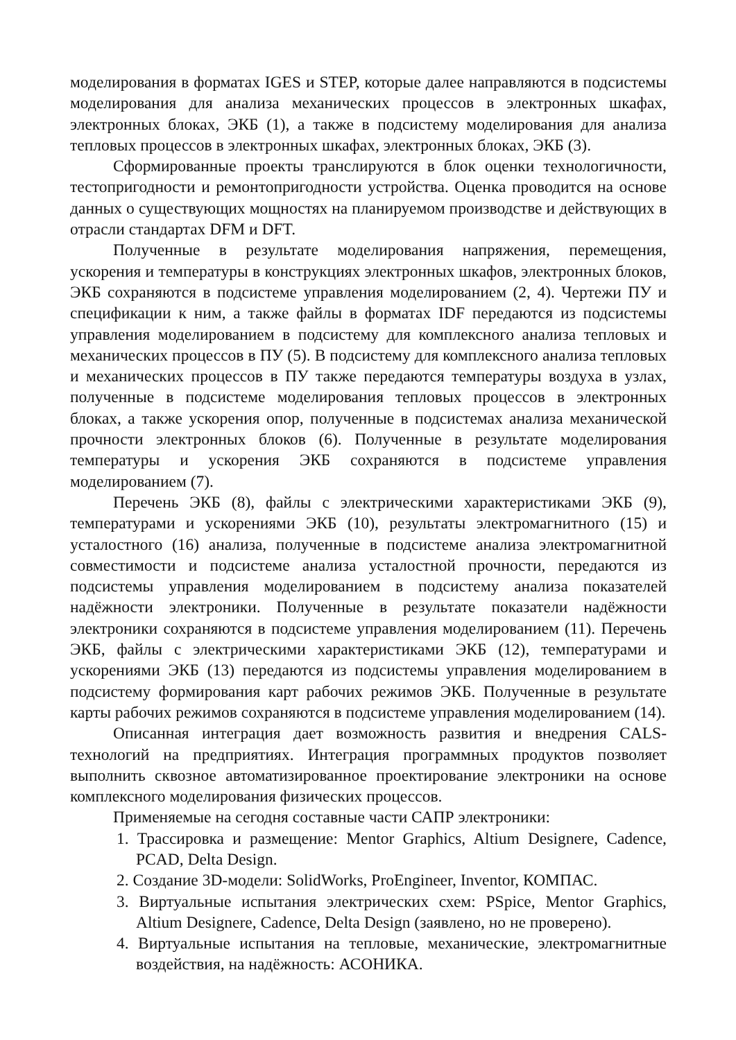моделирования в форматах IGES и STEP, которые далее направляются в подсистемы моделирования для анализа механических процессов в электронных шкафах, электронных блоках, ЭКБ (1), а также в подсистему моделирования для анализа тепловых процессов в электронных шкафах, электронных блоках, ЭКБ (3).
Сформированные проекты транслируются в блок оценки технологичности, тестопригодности и ремонтопригодности устройства. Оценка проводится на основе данных о существующих мощностях на планируемом производстве и действующих в отрасли стандартах DFM и DFT.
Полученные в результате моделирования напряжения, перемещения, ускорения и температуры в конструкциях электронных шкафов, электронных блоков, ЭКБ сохраняются в подсистеме управления моделированием (2, 4). Чертежи ПУ и спецификации к ним, а также файлы в форматах IDF передаются из подсистемы управления моделированием в подсистему для комплексного анализа тепловых и механических процессов в ПУ (5). В подсистему для комплексного анализа тепловых и механических процессов в ПУ также передаются температуры воздуха в узлах, полученные в подсистеме моделирования тепловых процессов в электронных блоках, а также ускорения опор, полученные в подсистемах анализа механической прочности электронных блоков (6). Полученные в результате моделирования температуры и ускорения ЭКБ сохраняются в подсистеме управления моделированием (7).
Перечень ЭКБ (8), файлы с электрическими характеристиками ЭКБ (9), температурами и ускорениями ЭКБ (10), результаты электромагнитного (15) и усталостного (16) анализа, полученные в подсистеме анализа электромагнитной совместимости и подсистеме анализа усталостной прочности, передаются из подсистемы управления моделированием в подсистему анализа показателей надёжности электроники. Полученные в результате показатели надёжности электроники сохраняются в подсистеме управления моделированием (11). Перечень ЭКБ, файлы с электрическими характеристиками ЭКБ (12), температурами и ускорениями ЭКБ (13) передаются из подсистемы управления моделированием в подсистему формирования карт рабочих режимов ЭКБ. Полученные в результате карты рабочих режимов сохраняются в подсистеме управления моделированием (14).
Описанная интеграция дает возможность развития и внедрения CALS-технологий на предприятиях. Интеграция программных продуктов позволяет выполнить сквозное автоматизированное проектирование электроники на основе комплексного моделирования физических процессов.
Применяемые на сегодня составные части САПР электроники:
1. Трассировка и размещение: Mentor Graphics, Altium Designere, Cadence, PCAD, Delta Design.
2. Создание 3D-модели: SolidWorks, ProEngineer, Inventor, КОМПАС.
3. Виртуальные испытания электрических схем: PSpice, Mentor Graphics, Altium Designere, Cadence, Delta Design (заявлено, но не проверено).
4. Виртуальные испытания на тепловые, механические, электромагнитные воздействия, на надёжность: АСОНИКА.